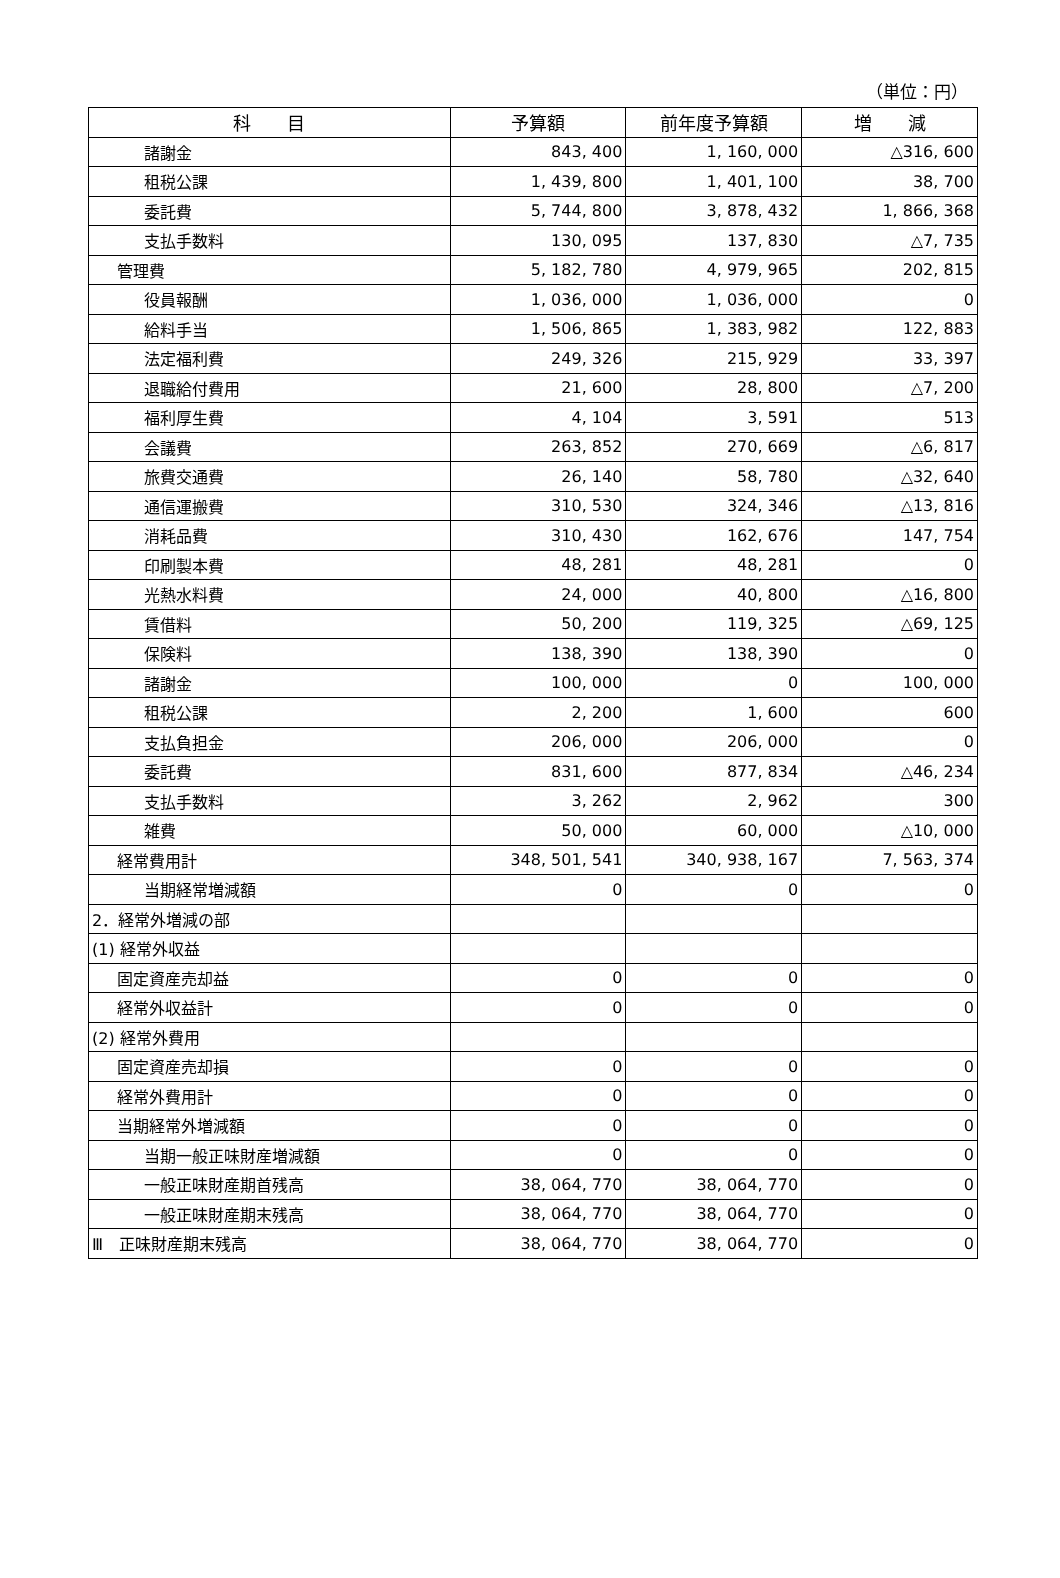（単位：円）
| 科 目 | 予算額 | 前年度予算額 | 増 減 |
| --- | --- | --- | --- |
| 諸謝金 | 843, 400 | 1, 160, 000 | △316, 600 |
| 租税公課 | 1, 439, 800 | 1, 401, 100 | 38, 700 |
| 委託費 | 5, 744, 800 | 3, 878, 432 | 1, 866, 368 |
| 支払手数料 | 130, 095 | 137, 830 | △7, 735 |
| 管理費 | 5, 182, 780 | 4, 979, 965 | 202, 815 |
| 役員報酬 | 1, 036, 000 | 1, 036, 000 | 0 |
| 給料手当 | 1, 506, 865 | 1, 383, 982 | 122, 883 |
| 法定福利費 | 249, 326 | 215, 929 | 33, 397 |
| 退職給付費用 | 21, 600 | 28, 800 | △7, 200 |
| 福利厚生費 | 4, 104 | 3, 591 | 513 |
| 会議費 | 263, 852 | 270, 669 | △6, 817 |
| 旅費交通費 | 26, 140 | 58, 780 | △32, 640 |
| 通信運搬費 | 310, 530 | 324, 346 | △13, 816 |
| 消耗品費 | 310, 430 | 162, 676 | 147, 754 |
| 印刷製本費 | 48, 281 | 48, 281 | 0 |
| 光熱水料費 | 24, 000 | 40, 800 | △16, 800 |
| 賃借料 | 50, 200 | 119, 325 | △69, 125 |
| 保険料 | 138, 390 | 138, 390 | 0 |
| 諸謝金 | 100, 000 | 0 | 100, 000 |
| 租税公課 | 2, 200 | 1, 600 | 600 |
| 支払負担金 | 206, 000 | 206, 000 | 0 |
| 委託費 | 831, 600 | 877, 834 | △46, 234 |
| 支払手数料 | 3, 262 | 2, 962 | 300 |
| 雑費 | 50, 000 | 60, 000 | △10, 000 |
| 経常費用計 | 348, 501, 541 | 340, 938, 167 | 7, 563, 374 |
| 当期経常増減額 | 0 | 0 | 0 |
| 2．経常外増減の部 | | | |
| (1) 経常外収益 | | | |
| 固定資産売却益 | 0 | 0 | 0 |
| 経常外収益計 | 0 | 0 | 0 |
| (2) 経常外費用 | | | |
| 固定資産売却損 | 0 | 0 | 0 |
| 経常外費用計 | 0 | 0 | 0 |
| 当期経常外増減額 | 0 | 0 | 0 |
| 当期一般正味財産増減額 | 0 | 0 | 0 |
| 一般正味財産期首残高 | 38, 064, 770 | 38, 064, 770 | 0 |
| 一般正味財産期末残高 | 38, 064, 770 | 38, 064, 770 | 0 |
| Ⅲ 正味財産期末残高 | 38, 064, 770 | 38, 064, 770 | 0 |